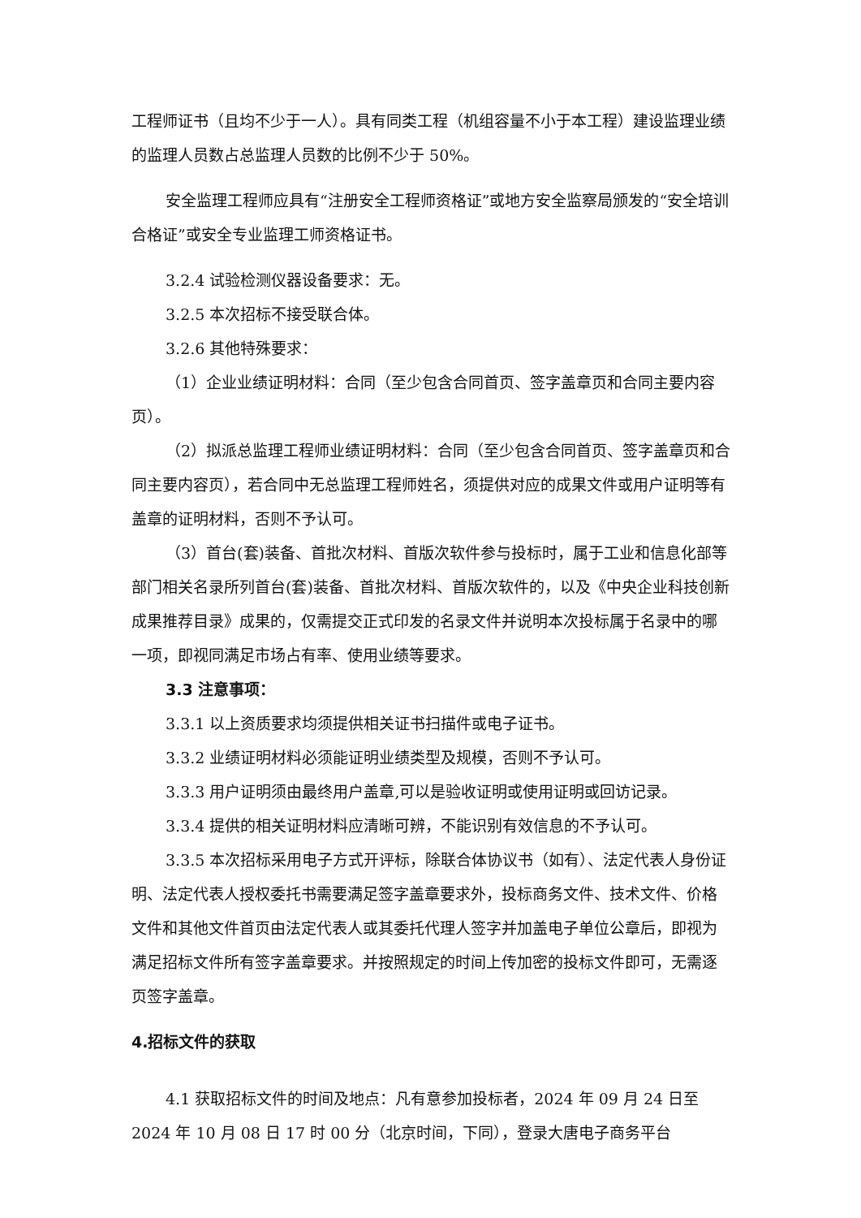工程师证书（且均不少于一人）。具有同类工程（机组容量不小于本工程）建设监理业绩的监理人员数占总监理人员数的比例不少于 50%。
安全监理工程师应具有“注册安全工程师资格证”或地方安全监察局颁发的“安全培训合格证”或安全专业监理工师资格证书。
3.2.4 试验检测仪器设备要求：无。
3.2.5 本次招标不接受联合体。
3.2.6 其他特殊要求：
（1）企业业绩证明材料：合同（至少包含合同首页、签字盖章页和合同主要内容页）。
（2）拟派总监理工程师业绩证明材料：合同（至少包含合同首页、签字盖章页和合同主要内容页），若合同中无总监理工程师姓名，须提供对应的成果文件或用户证明等有盖章的证明材料，否则不予认可。
（3）首台(套)装备、首批次材料、首版次软件参与投标时，属于工业和信息化部等部门相关名录所列首台(套)装备、首批次材料、首版次软件的，以及《中央企业科技创新成果推荐目录》成果的，仅需提交正式印发的名录文件并说明本次投标属于名录中的哪一项，即视同满足市场占有率、使用业绩等要求。
3.3 注意事项：
3.3.1 以上资质要求均须提供相关证书扫描件或电子证书。
3.3.2 业绩证明材料必须能证明业绩类型及规模，否则不予认可。
3.3.3 用户证明须由最终用户盖章,可以是验收证明或使用证明或回访记录。
3.3.4 提供的相关证明材料应清晰可辨，不能识别有效信息的不予认可。
3.3.5 本次招标采用电子方式开评标，除联合体协议书（如有）、法定代表人身份证明、法定代表人授权委托书需要满足签字盖章要求外，投标商务文件、技术文件、价格文件和其他文件首页由法定代表人或其委托代理人签字并加盖电子单位公章后，即视为满足招标文件所有签字盖章要求。并按照规定的时间上传加密的投标文件即可，无需逐页签字盖章。
4.招标文件的获取
4.1 获取招标文件的时间及地点：凡有意参加投标者，2024 年 09 月 24 日至 2024 年 10 月 08 日 17 时 00 分（北京时间，下同），登录大唐电子商务平台